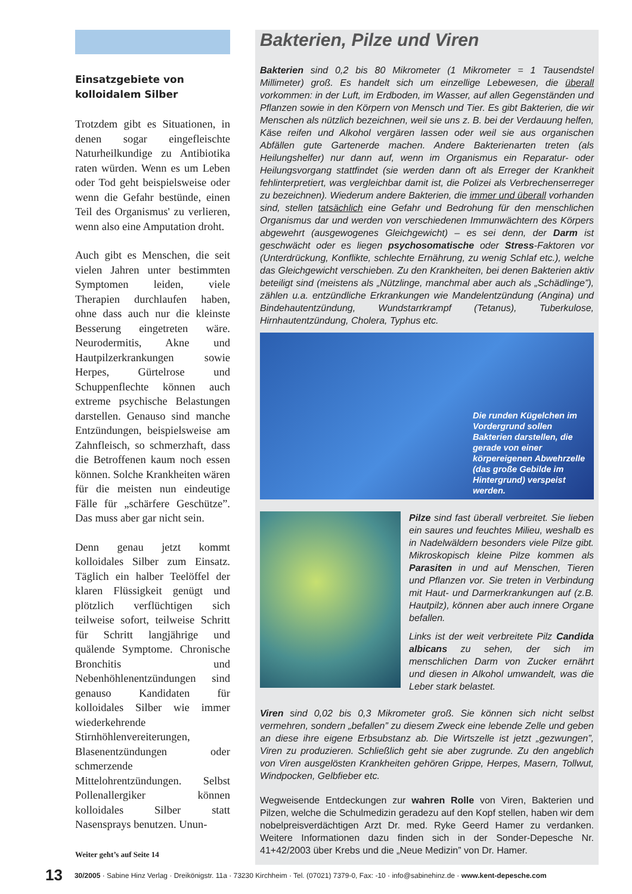Einsatzgebiete von kolloidalem Silber
Trotzdem gibt es Situationen, in denen sogar eingefleischte Naturheilkundige zu Antibiotika raten würden. Wenn es um Leben oder Tod geht beispielsweise oder wenn die Gefahr bestünde, einen Teil des Organismus' zu verlieren, wenn also eine Amputation droht.
Auch gibt es Menschen, die seit vielen Jahren unter bestimmten Symptomen leiden, viele Therapien durchlaufen haben, ohne dass auch nur die kleinste Besserung eingetreten wäre. Neurodermitis, Akne und Hautpilzerkrankungen sowie Herpes, Gürtelrose und Schuppenflechte können auch extreme psychische Belastungen darstellen. Genauso sind manche Entzündungen, beispielsweise am Zahnfleisch, so schmerzhaft, dass die Betroffenen kaum noch essen können. Solche Krankheiten wären für die meisten nun eindeutige Fälle für „schärfere Geschütze”. Das muss aber gar nicht sein.
Denn genau jetzt kommt kolloidales Silber zum Einsatz. Täglich ein halber Teelöffel der klaren Flüssigkeit genügt und plötzlich verflüchtigen sich teilweise sofort, teilweise Schritt für Schritt langjährige und quälende Symptome. Chronische Bronchitis und Nebenhöhlenentzündungen sind genauso Kandidaten für kolloidales Silber wie immer wiederkehrende Stirnhöhlenvereiterungen, Blasenentzündungen oder schmerzende Mittelohrentzündungen. Selbst Pollenallergiker können kolloidales Silber statt Nasensprays benutzen. Unun-
Weiter geht’s auf Seite 14
Bakterien, Pilze und Viren
Bakterien sind 0,2 bis 80 Mikrometer (1 Mikrometer = 1 Tausendstel Millimeter) groß. Es handelt sich um einzellige Lebewesen, die überall vorkommen: in der Luft, im Erdboden, im Wasser, auf allen Gegenständen und Pflanzen sowie in den Körpern von Mensch und Tier. Es gibt Bakterien, die wir Menschen als nützlich bezeichnen, weil sie uns z. B. bei der Verdauung helfen, Käse reifen und Alkohol vergären lassen oder weil sie aus organischen Abfällen gute Gartenerde machen. Andere Bakterienarten treten (als Heilungshelfer) nur dann auf, wenn im Organismus ein Reparatur- oder Heilungsvorgang stattfindet (sie werden dann oft als Erreger der Krankheit fehlinterpretiert, was vergleichbar damit ist, die Polizei als Verbrechenserreger zu bezeichnen). Wiederum andere Bakterien, die immer und überall vorhanden sind, stellen tatsächlich eine Gefahr und Bedrohung für den menschlichen Organismus dar und werden von verschiedenen Immunwächtern des Körpers abgewehrt (ausgewogenes Gleichgewicht) – es sei denn, der Darm ist geschwächt oder es liegen psychosomatische oder Stress-Faktoren vor (Unterdrückung, Konflikte, schlechte Ernährung, zu wenig Schlaf etc.), welche das Gleichgewicht verschieben. Zu den Krankheiten, bei denen Bakterien aktiv beteiligt sind (meistens als „Nützlinge, manchmal aber auch als „Schädlinge”), zählen u.a. entzündliche Erkrankungen wie Mandelentzündung (Angina) und Bindehautentzündung, Wundstarrkrampf (Tetanus), Tuberkulose, Hirnhautentzündung, Cholera, Typhus etc.
Die runden Kügelchen im Vordergrund sollen Bakterien darstellen, die gerade von einer körpereigenen Abwehrzelle (das große Gebilde im Hintergrund) verspeist werden.
Pilze sind fast überall verbreitet. Sie lieben ein saures und feuchtes Milieu, weshalb es in Nadelwäldern besonders viele Pilze gibt. Mikroskopisch kleine Pilze kommen als Parasiten in und auf Menschen, Tieren und Pflanzen vor. Sie treten in Verbindung mit Haut- und Darmerkrankungen auf (z.B. Hautpilz), können aber auch innere Organe befallen.
Links ist der weit verbreitete Pilz Candida albicans zu sehen, der sich im menschlichen Darm von Zucker ernährt und diesen in Alkohol umwandelt, was die Leber stark belastet.
Viren sind 0,02 bis 0,3 Mikrometer groß. Sie können sich nicht selbst vermehren, sondern „befallen” zu diesem Zweck eine lebende Zelle und geben an diese ihre eigene Erbsubstanz ab. Die Wirtszelle ist jetzt „gezwungen”, Viren zu produzieren. Schließlich geht sie aber zugrunde. Zu den angeblich von Viren ausgelösten Krankheiten gehören Grippe, Herpes, Masern, Tollwut, Windpocken, Gelbfieber etc.
Wegweisende Entdeckungen zur wahren Rolle von Viren, Bakterien und Pilzen, welche die Schulmedizin geradezu auf den Kopf stellen, haben wir dem nobelpreisverdächtigen Arzt Dr. med. Ryke Geerd Hamer zu verdanken. Weitere Informationen dazu finden sich in der Sonder-Depesche Nr. 41+42/2003 über Krebs und die „Neue Medizin” von Dr. Hamer.
13 30/2005 · Sabine Hinz Verlag · Dreikönigstr. 11a · 73230 Kirchheim · Tel. (07021) 7379-0, Fax: -10 · info@sabinehinz.de · www.kent-depesche.com